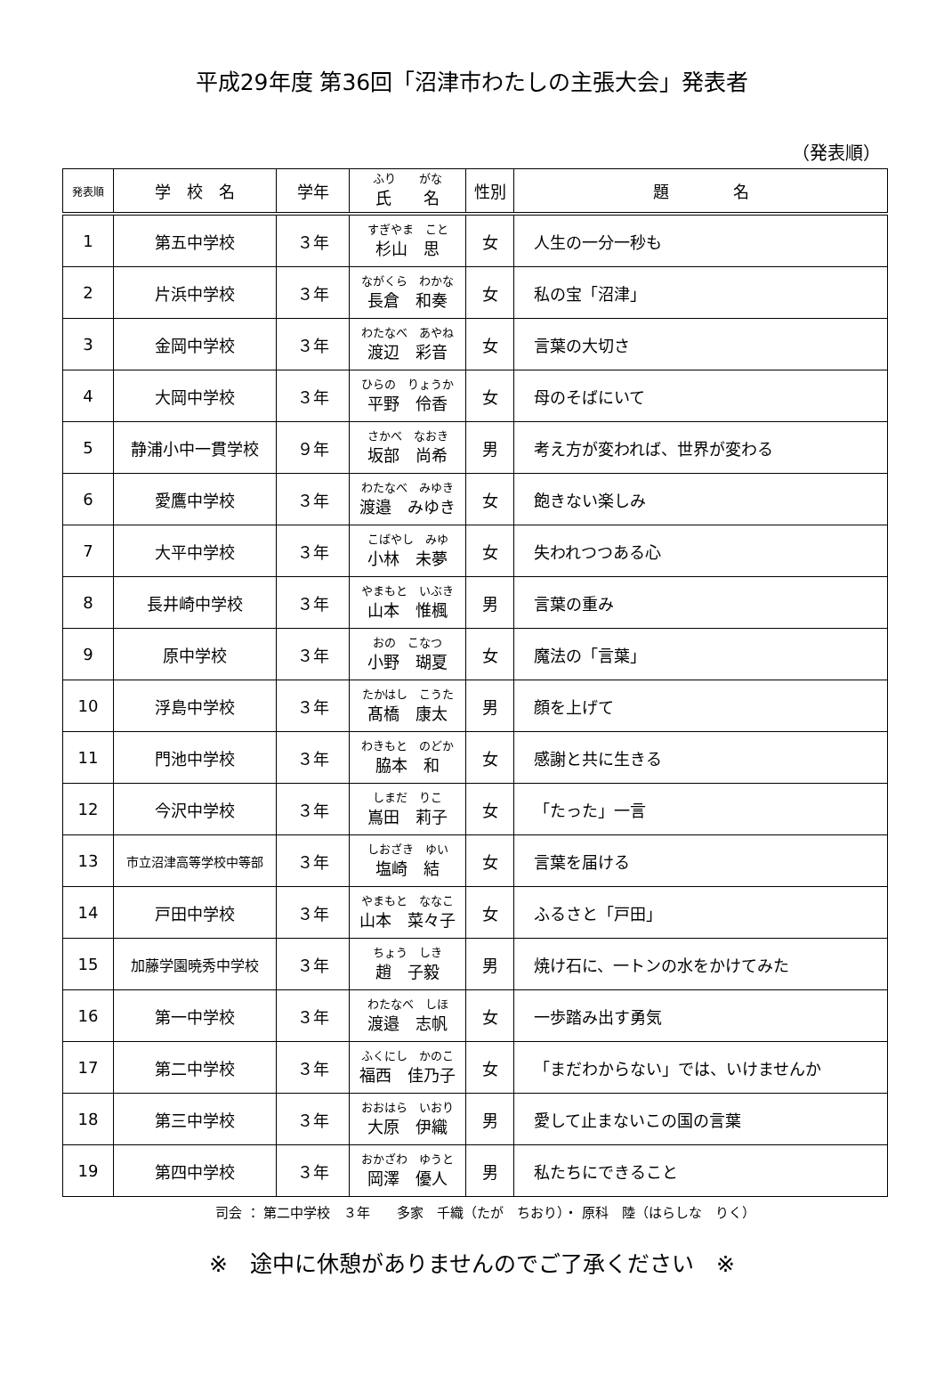平成29年度 第36回「沼津市わたしの主張大会」発表者
（発表順）
| 発表順 | 学 校 名 | 学年 | ふり がな 氏 名 | 性別 | 題 名 |
| --- | --- | --- | --- | --- | --- |
| 1 | 第五中学校 | ３年 | すぎやま こと 杉山 思 | 女 | 人生の一分一秒も |
| 2 | 片浜中学校 | ３年 | ながくら わかな 長倉 和奏 | 女 | 私の宝「沼津」 |
| 3 | 金岡中学校 | ３年 | わたなべ あやね 渡辺 彩音 | 女 | 言葉の大切さ |
| 4 | 大岡中学校 | ３年 | ひらの りょうか 平野 伶香 | 女 | 母のそばにいて |
| 5 | 静浦小中一貫学校 | ９年 | さかべ なおき 坂部 尚希 | 男 | 考え方が変われば、世界が変わる |
| 6 | 愛鷹中学校 | ３年 | わたなべ みゆき 渡邉 みゆき | 女 | 飽きない楽しみ |
| 7 | 大平中学校 | ３年 | こばやし みゆ 小林 未夢 | 女 | 失われつつある心 |
| 8 | 長井崎中学校 | ３年 | やまもと いぶき 山本 惟楓 | 男 | 言葉の重み |
| 9 | 原中学校 | ３年 | おの こなつ 小野 瑚夏 | 女 | 魔法の「言葉」 |
| 10 | 浮島中学校 | ３年 | たかはし こうた 髙橋 康太 | 男 | 顔を上げて |
| 11 | 門池中学校 | ３年 | わきもと のどか 脇本 和 | 女 | 感謝と共に生きる |
| 12 | 今沢中学校 | ３年 | しまだ りこ 嶌田 莉子 | 女 | 「たった」一言 |
| 13 | 市立沼津高等学校中等部 | ３年 | しおざき ゆい 塩崎 結 | 女 | 言葉を届ける |
| 14 | 戸田中学校 | ３年 | やまもと ななこ 山本 菜々子 | 女 | ふるさと「戸田」 |
| 15 | 加藤学園暁秀中学校 | ３年 | ちょう しき 趙 子毅 | 男 | 焼け石に、一トンの水をかけてみた |
| 16 | 第一中学校 | ３年 | わたなべ しほ 渡邉 志帆 | 女 | 一歩踏み出す勇気 |
| 17 | 第二中学校 | ３年 | ふくにし かのこ 福西 佳乃子 | 女 | 「まだわからない」では、いけませんか |
| 18 | 第三中学校 | ３年 | おおはら いおり 大原 伊織 | 男 | 愛して止まないこの国の言葉 |
| 19 | 第四中学校 | ３年 | おかざわ ゆうと 岡澤 優人 | 男 | 私たちにできること |
司会 ： 第二中学校　３年　　多家　千織（たが　ちおり）・ 原科　陸（はらしな　りく）
※　途中に休憩がありませんのでご了承ください　※